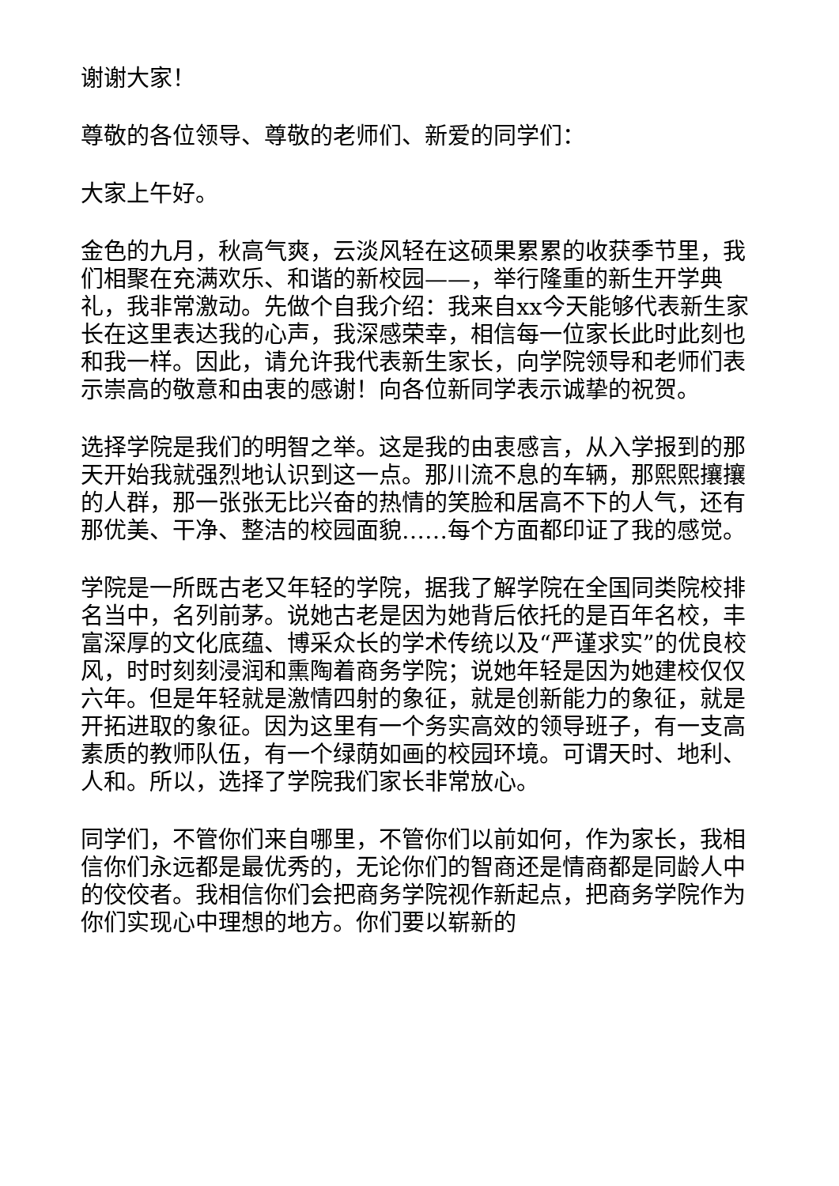谢谢大家！
尊敬的各位领导、尊敬的老师们、新爱的同学们：
大家上午好。
金色的九月，秋高气爽，云淡风轻在这硕果累累的收获季节里，我们相聚在充满欢乐、和谐的新校园——，举行隆重的新生开学典礼，我非常激动。先做个自我介绍：我来自xx今天能够代表新生家长在这里表达我的心声，我深感荣幸，相信每一位家长此时此刻也和我一样。因此，请允许我代表新生家长，向学院领导和老师们表示崇高的敬意和由衷的感谢！向各位新同学表示诚挚的祝贺。
选择学院是我们的明智之举。这是我的由衷感言，从入学报到的那天开始我就强烈地认识到这一点。那川流不息的车辆，那熙熙攘攘的人群，那一张张无比兴奋的热情的笑脸和居高不下的人气，还有那优美、干净、整洁的校园面貌……每个方面都印证了我的感觉。
学院是一所既古老又年轻的学院，据我了解学院在全国同类院校排名当中，名列前茅。说她古老是因为她背后依托的是百年名校，丰富深厚的文化底蕴、博采众长的学术传统以及“严谨求实”的优良校风，时时刻刻浸润和熏陶着商务学院；说她年轻是因为她建校仅仅六年。但是年轻就是激情四射的象征，就是创新能力的象征，就是开拓进取的象征。因为这里有一个务实高效的领导班子，有一支高素质的教师队伍，有一个绿荫如画的校园环境。可谓天时、地利、人和。所以，选择了学院我们家长非常放心。
同学们，不管你们来自哪里，不管你们以前如何，作为家长，我相信你们永远都是最优秀的，无论你们的智商还是情商都是同龄人中的佼佼者。我相信你们会把商务学院视作新起点，把商务学院作为你们实现心中理想的地方。你们要以崭新的